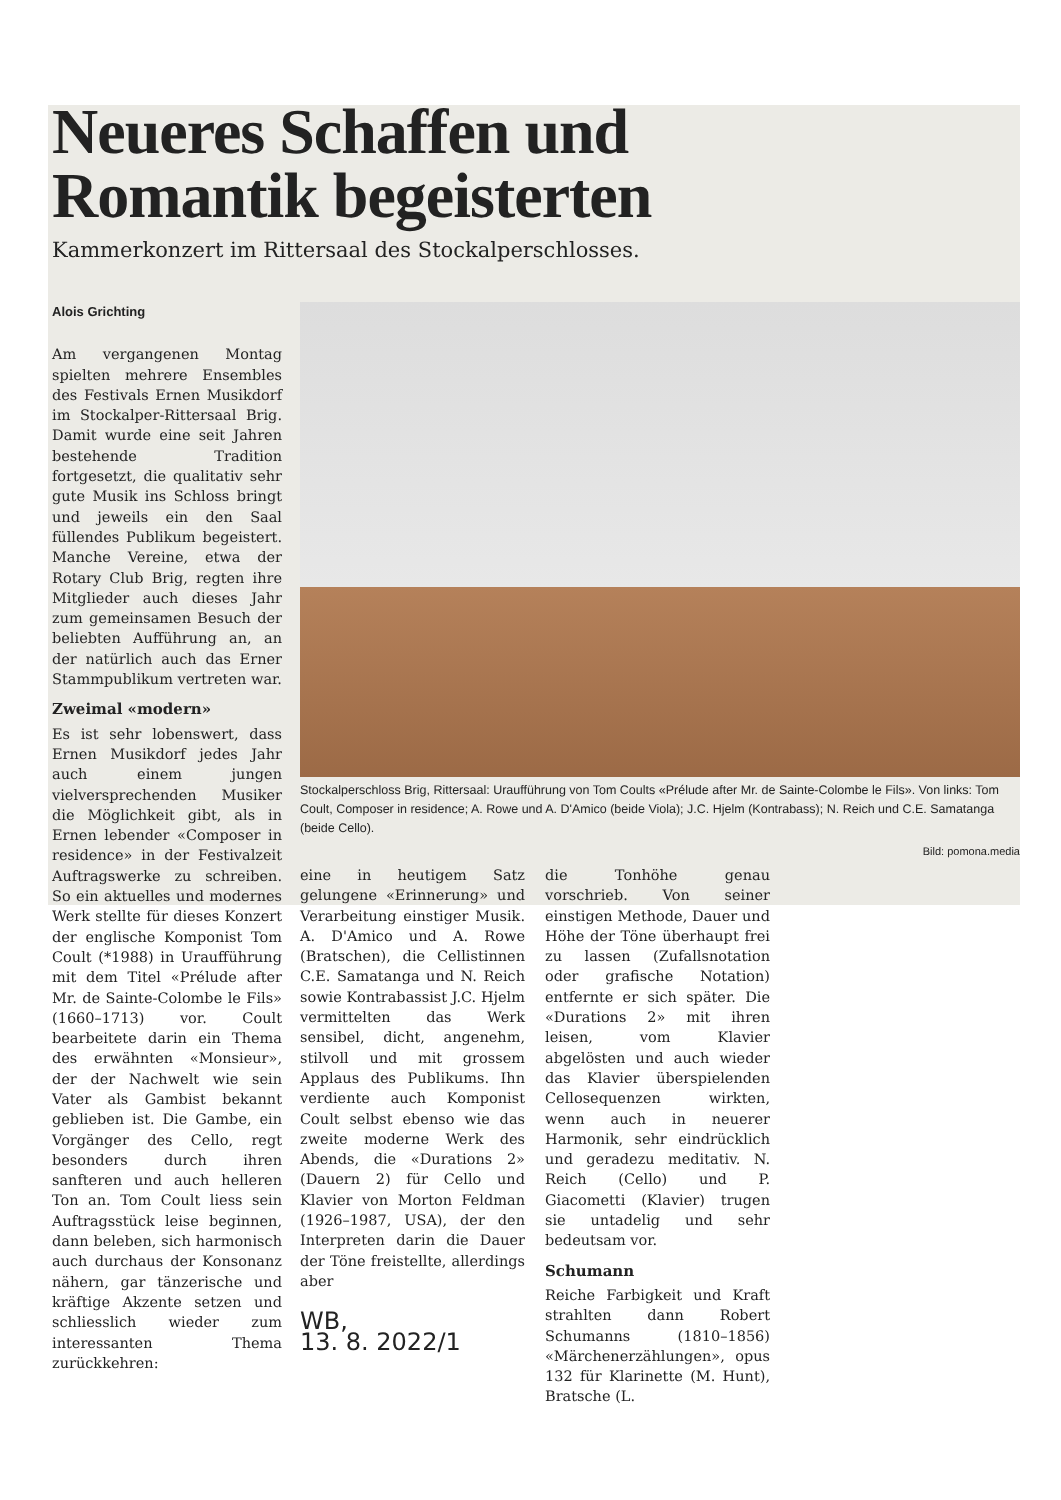Neueres Schaffen und
Romantik begeisterten
Kammerkonzert im Rittersaal des Stockalperschlosses.
Alois Grichting
Am vergangenen Montag spielten mehrere Ensembles des Festivals Ernen Musikdorf im Stockalper-Rittersaal Brig. Damit wurde eine seit Jahren bestehende Tradition fortgesetzt, die qualitativ sehr gute Musik ins Schloss bringt und jeweils ein den Saal füllendes Publikum begeistert. Manche Vereine, etwa der Rotary Club Brig, regten ihre Mitglieder auch dieses Jahr zum gemeinsamen Besuch der beliebten Aufführung an, an der natürlich auch das Erner Stammpublikum vertreten war.
Zweimal «modern»
Es ist sehr lobenswert, dass Ernen Musikdorf jedes Jahr auch einem jungen vielversprechenden Musiker die Möglichkeit gibt, als in Ernen lebender «Composer in residence» in der Festivalzeit Auftragswerke zu schreiben. So ein aktuelles und modernes Werk stellte für dieses Konzert der englische Komponist Tom Coult (*1988) in Uraufführung mit dem Titel «Prélude after Mr. de Sainte-Colombe le Fils» (1660–1713) vor. Coult bearbeitete darin ein Thema des erwähnten «Monsieur», der der Nachwelt wie sein Vater als Gambist bekannt geblieben ist. Die Gambe, ein Vorgänger des Cello, regt besonders durch ihren sanfteren und auch helleren Ton an. Tom Coult liess sein Auftragsstück leise beginnen, dann beleben, sich harmonisch auch durchaus der Konsonanz nähern, gar tänzerische und kräftige Akzente setzen und schliesslich wieder zum interessanten Thema zurückkehren:
Stockalperschloss Brig, Rittersaal: Uraufführung von Tom Coults «Prélude after Mr. de Sainte-Colombe le Fils». Von links: Tom Coult, Composer in residence; A. Rowe und A. D'Amico (beide Viola); J.C. Hjelm (Kontrabass); N. Reich und C.E. Samatanga (beide Cello).
Bild: pomona.media
eine in heutigem Satz gelungene «Erinnerung» und Verarbeitung einstiger Musik. A. D'Amico und A. Rowe (Bratschen), die Cellistinnen C.E. Samatanga und N. Reich sowie Kontrabassist J.C. Hjelm vermittelten das Werk sensibel, dicht, angenehm, stilvoll und mit grossem Applaus des Publikums. Ihn verdiente auch Komponist Coult selbst ebenso wie das zweite moderne Werk des Abends, die «Durations 2» (Dauern 2) für Cello und Klavier von Morton Feldman (1926–1987, USA), der den Interpreten darin die Dauer der Töne freistellte, allerdings aber
WB,
13. 8. 2022/1
die Tonhöhe genau vorschrieb. Von seiner einstigen Methode, Dauer und Höhe der Töne überhaupt frei zu lassen (Zufallsnotation oder grafische Notation) entfernte er sich später. Die «Durations 2» mit ihren leisen, vom Klavier abgelösten und auch wieder das Klavier überspielenden Cellosequenzen wirkten, wenn auch in neuerer Harmonik, sehr eindrücklich und geradezu meditativ. N. Reich (Cello) und P. Giacometti (Klavier) trugen sie untadelig und sehr bedeutsam vor.
Schumann
Reiche Farbigkeit und Kraft strahlten dann Robert Schumanns (1810–1856) «Märchenerzählungen», opus 132 für Klarinette (M. Hunt), Bratsche (L.